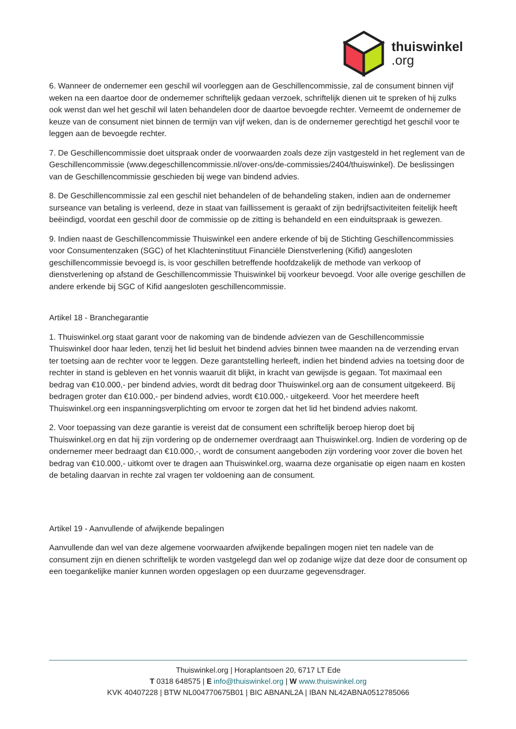thuiswinkel.org
6. Wanneer de ondernemer een geschil wil voorleggen aan de Geschillencommissie, zal de consument binnen vijf weken na een daartoe door de ondernemer schriftelijk gedaan verzoek, schriftelijk dienen uit te spreken of hij zulks ook wenst dan wel het geschil wil laten behandelen door de daartoe bevoegde rechter. Verneemt de ondernemer de keuze van de consument niet binnen de termijn van vijf weken, dan is de ondernemer gerechtigd het geschil voor te leggen aan de bevoegde rechter.
7. De Geschillencommissie doet uitspraak onder de voorwaarden zoals deze zijn vastgesteld in het reglement van de Geschillencommissie (www.degeschillencommissie.nl/over-ons/de-commissies/2404/thuiswinkel). De beslissingen van de Geschillencommissie geschieden bij wege van bindend advies.
8. De Geschillencommissie zal een geschil niet behandelen of de behandeling staken, indien aan de ondernemer surseance van betaling is verleend, deze in staat van faillissement is geraakt of zijn bedrijfsactiviteiten feitelijk heeft beëindigd, voordat een geschil door de commissie op de zitting is behandeld en een einduitspraak is gewezen.
9. Indien naast de Geschillencommissie Thuiswinkel een andere erkende of bij de Stichting Geschillencommissies voor Consumentenzaken (SGC) of het Klachteninstituut Financiële Dienstverlening (Kifid) aangesloten geschillencommissie bevoegd is, is voor geschillen betreffende hoofdzakelijk de methode van verkoop of dienstverlening op afstand de Geschillencommissie Thuiswinkel bij voorkeur bevoegd. Voor alle overige geschillen de andere erkende bij SGC of Kifid aangesloten geschillencommissie.
Artikel 18 - Branchegarantie
1. Thuiswinkel.org staat garant voor de nakoming van de bindende adviezen van de Geschillencommissie Thuiswinkel door haar leden, tenzij het lid besluit het bindend advies binnen twee maanden na de verzending ervan ter toetsing aan de rechter voor te leggen. Deze garantstelling herleeft, indien het bindend advies na toetsing door de rechter in stand is gebleven en het vonnis waaruit dit blijkt, in kracht van gewijsde is gegaan. Tot maximaal een bedrag van €10.000,- per bindend advies, wordt dit bedrag door Thuiswinkel.org aan de consument uitgekeerd. Bij bedragen groter dan €10.000,- per bindend advies, wordt €10.000,- uitgekeerd. Voor het meerdere heeft Thuiswinkel.org een inspanningsverplichting om ervoor te zorgen dat het lid het bindend advies nakomt.
2. Voor toepassing van deze garantie is vereist dat de consument een schriftelijk beroep hierop doet bij Thuiswinkel.org en dat hij zijn vordering op de ondernemer overdraagt aan Thuiswinkel.org. Indien de vordering op de ondernemer meer bedraagt dan €10.000,-, wordt de consument aangeboden zijn vordering voor zover die boven het bedrag van €10.000,- uitkomt over te dragen aan Thuiswinkel.org, waarna deze organisatie op eigen naam en kosten de betaling daarvan in rechte zal vragen ter voldoening aan de consument.
Artikel 19 - Aanvullende of afwijkende bepalingen
Aanvullende dan wel van deze algemene voorwaarden afwijkende bepalingen mogen niet ten nadele van de consument zijn en dienen schriftelijk te worden vastgelegd dan wel op zodanige wijze dat deze door de consument op een toegankelijke manier kunnen worden opgeslagen op een duurzame gegevensdrager.
Thuiswinkel.org | Horaplantsoen 20, 6717 LT Ede
T 0318 648575 | E info@thuiswinkel.org | W www.thuiswinkel.org
KVK 40407228 | BTW NL004770675B01 | BIC ABNANL2A | IBAN NL42ABNA0512785066